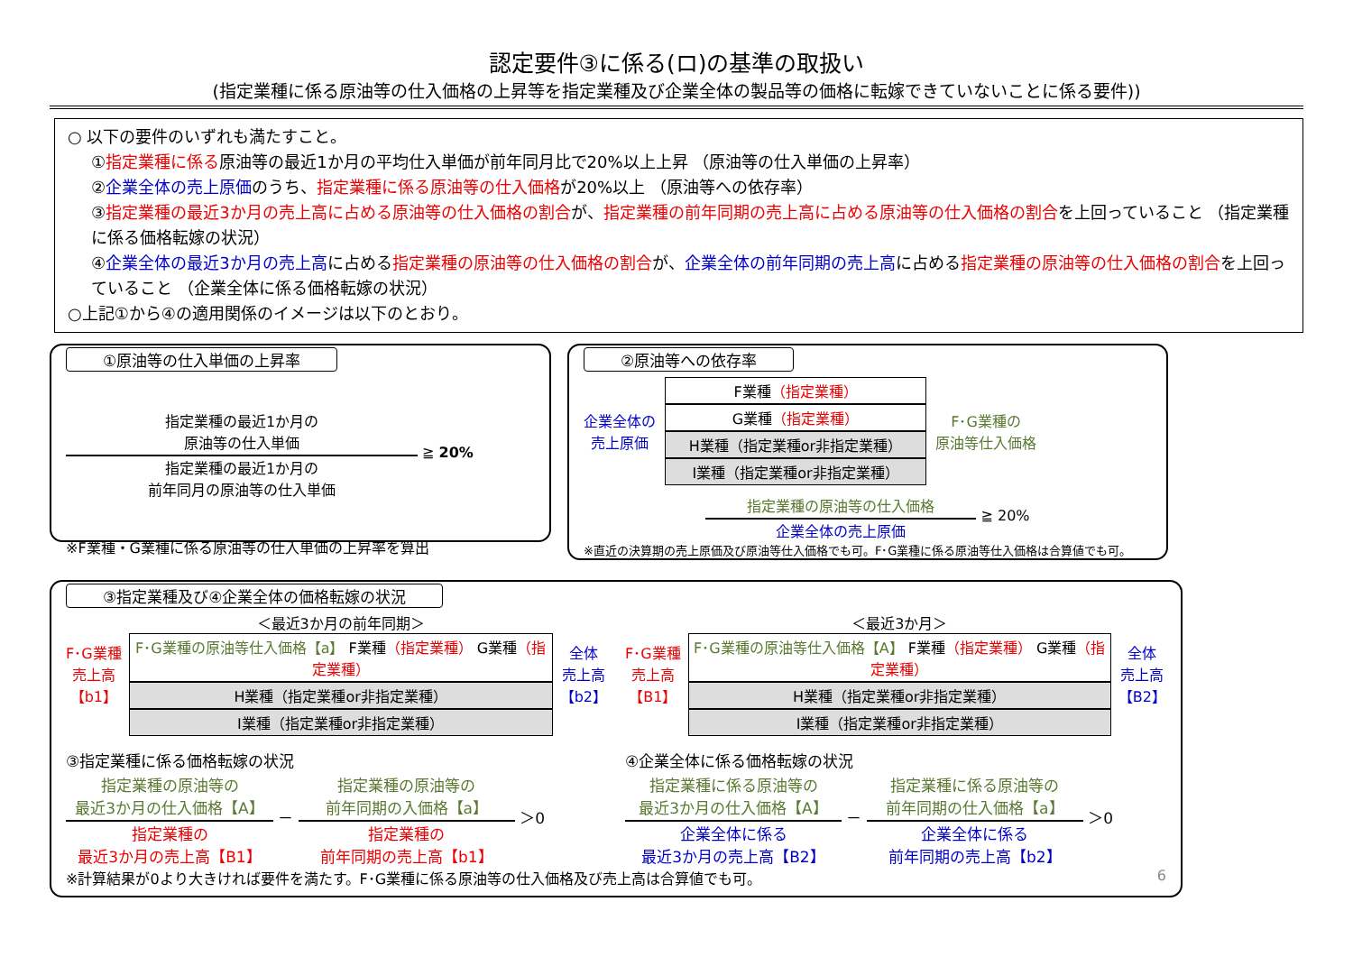認定要件③に係る(ロ)の基準の取扱い
(指定業種に係る原油等の仕入価格の上昇等を指定業種及び企業全体の製品等の価格に転嫁できていないことに係る要件))
○ 以下の要件のいずれも満たすこと。
①指定業種に係る原油等の最近1か月の平均仕入単価が前年同月比で20%以上上昇 （原油等の仕入単価の上昇率）
②企業全体の売上原価のうち、指定業種に係る原油等の仕入価格が20%以上 （原油等への依存率）
③指定業種の最近3か月の売上高に占める原油等の仕入価格の割合が、指定業種の前年同期の売上高に占める原油等の仕入価格の割合を上回っていること （指定業種に係る価格転嫁の状況）
④企業全体の最近3か月の売上高に占める指定業種の原油等の仕入価格の割合が、企業全体の前年同期の売上高に占める指定業種の原油等の仕入価格の割合を上回っていること （企業全体に係る価格転嫁の状況）
○上記①から④の適用関係のイメージは以下のとおり。
①原油等の仕入単価の上昇率
指定業種の最近1か月の
原油等の仕入単価
指定業種の最近1か月の
前年同月の原油等の仕入単価
≧ 20%
※F業種・G業種に係る原油等の仕入単価の上昇率を算出
②原油等への依存率
企業全体の
売上原価
F業種（指定業種）
G業種（指定業種）
H業種（指定業種or非指定業種）
I業種（指定業種or非指定業種）
F･G業種の
原油等仕入価格
指定業種の原油等の仕入価格
企業全体の売上原価
≧ 20%
※直近の決算期の売上原価及び原油等仕入価格でも可。F･G業種に係る原油等仕入価格は合算値でも可。
③指定業種及び④企業全体の価格転嫁の状況
F･G業種
売上高
【b1】
＜最近3か月の前年同期＞
F･G業種の原油等仕入価格【a】 F業種（指定業種） G業種（指定業種）
H業種（指定業種or非指定業種）
I業種（指定業種or非指定業種）
全体
売上高
【b2】
F･G業種
売上高
【B1】
＜最近3か月＞
F･G業種の原油等仕入価格【A】 F業種（指定業種） G業種（指定業種）
H業種（指定業種or非指定業種）
I業種（指定業種or非指定業種）
全体
売上高
【B2】
③指定業種に係る価格転嫁の状況
指定業種の原油等の
最近3か月の仕入価格【A】
指定業種の
最近3か月の売上高【B1】
－
指定業種の原油等の
前年同期の入価格【a】
指定業種の
前年同期の売上高【b1】
＞0
④企業全体に係る価格転嫁の状況
指定業種に係る原油等の
最近3か月の仕入価格【A】
企業全体に係る
最近3か月の売上高【B2】
－
指定業種に係る原油等の
前年同期の仕入価格【a】
企業全体に係る
前年同期の売上高【b2】
＞0
※計算結果が0より大きければ要件を満たす。F･G業種に係る原油等の仕入価格及び売上高は合算値でも可。 6